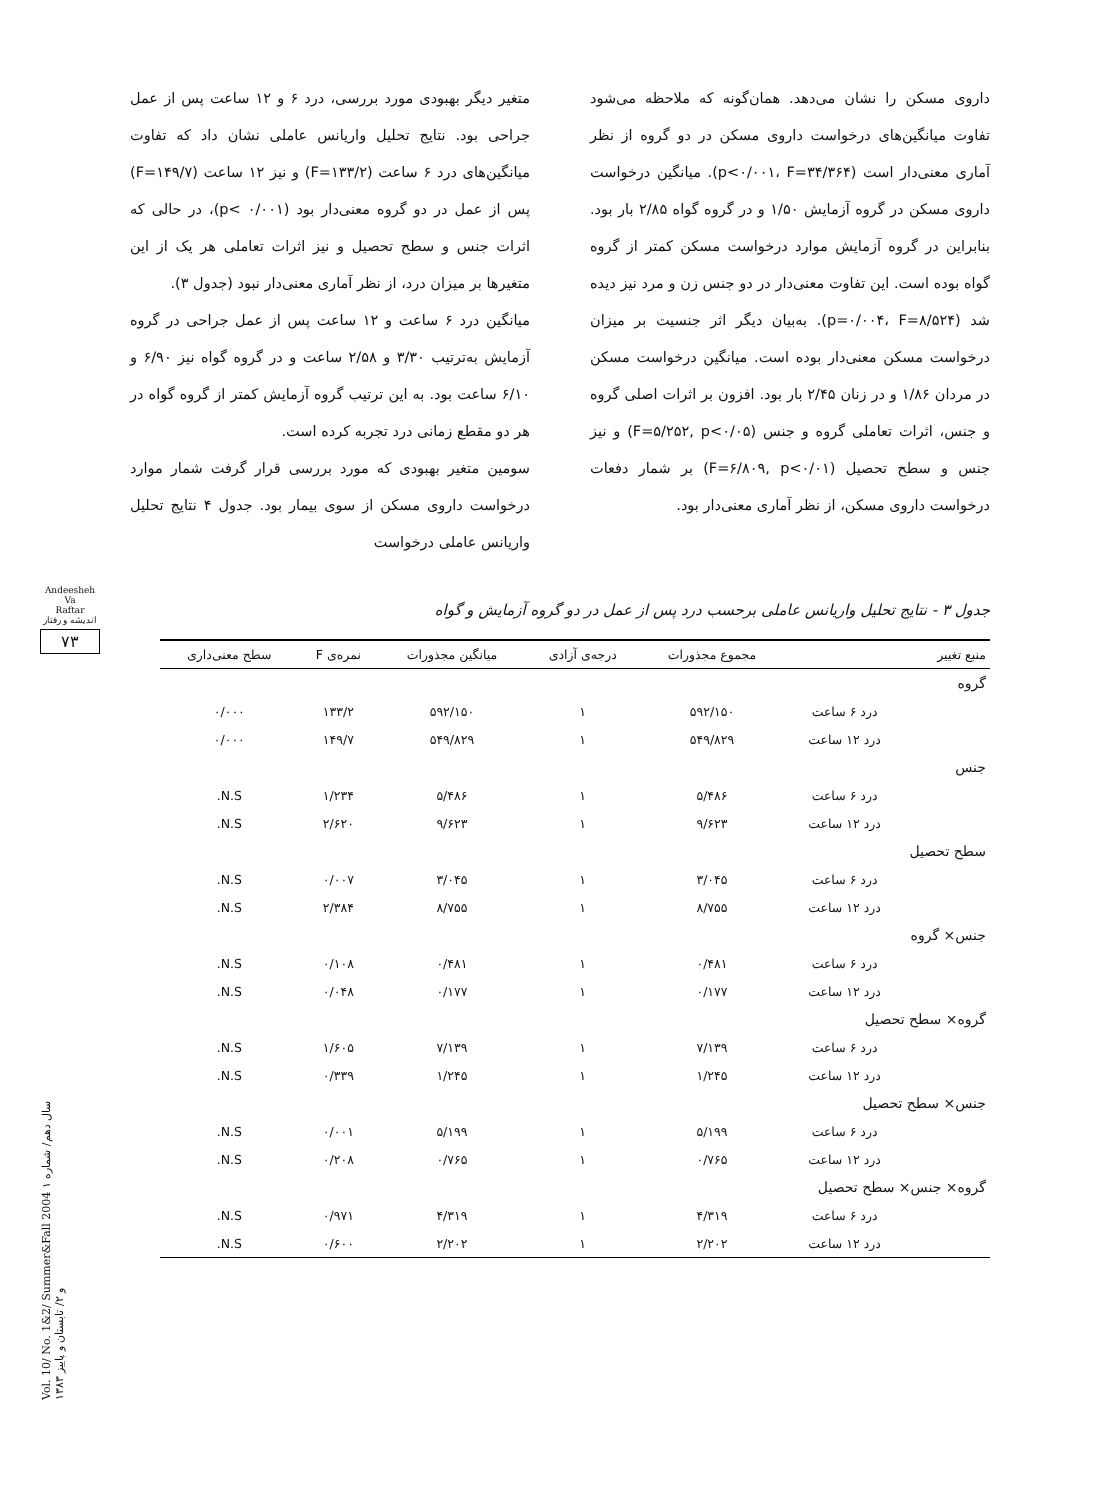متغیر دیگر بهبودی مورد بررسی، درد ۶ و ۱۲ ساعت پس از عمل جراحی بود. نتایج تحلیل واریانس عاملی نشان داد که تفاوت میانگین‌های درد ۶ ساعت (F=۱۳۳/۲) و نیز ۱۲ ساعت (F=۱۴۹/۷) پس از عمل در دو گروه معنی‌دار بود (p< ۰/۰۰۱)، در حالی که اثرات جنس و سطح تحصیل و نیز اثرات تعاملی هر یک از این متغیرها بر میزان درد، از نظر آماری معنی‌دار نبود (جدول ۳).
میانگین درد ۶ ساعت و ۱۲ ساعت پس از عمل جراحی در گروه آزمایش به‌ترتیب ۳/۳۰ و ۲/۵۸ ساعت و در گروه گواه نیز ۶/۹۰ و ۶/۱۰ ساعت بود. به این ترتیب گروه آزمایش کمتر از گروه گواه در هر دو مقطع زمانی درد تجربه کرده است.
سومین متغیر بهبودی که مورد بررسی قرار گرفت شمار موارد درخواست داروی مسکن از سوی بیمار بود. جدول ۴ نتایج تحلیل واریانس عاملی درخواست
داروی مسکن را نشان می‌دهد. همان‌گونه که ملاحظه می‌شود تفاوت میانگین‌های درخواست داروی مسکن در دو گروه از نظر آماری معنی‌دار است (p<۰/۰۰۱، F=۳۴/۳۶۴). میانگین درخواست داروی مسکن در گروه آزمایش ۱/۵۰ و در گروه گواه ۲/۸۵ بار بود. بنابراین در گروه آزمایش موارد درخواست مسکن کمتر از گروه گواه بوده است. این تفاوت معنی‌دار در دو جنس زن و مرد نیز دیده شد (p=۰/۰۰۴، F=۸/۵۲۴). به‌بیان دیگر اثر جنسیت بر میزان درخواست مسکن معنی‌دار بوده است. میانگین درخواست مسکن در مردان ۱/۸۶ و در زنان ۲/۴۵ بار بود. افزون بر اثرات اصلی گروه و جنس، اثرات تعاملی گروه و جنس (F=۵/۲۵۲, p<۰/۰۵) و نیز جنس و سطح تحصیل (F=۶/۸۰۹, p<۰/۰۱) بر شمار دفعات درخواست داروی مسکن، از نظر آماری معنی‌دار بود.
جدول ۳ - نتایج تحلیل واریانس عاملی برحسب درد پس از عمل در دو گروه آزمایش و گواه
| منبع تغییر | | مجموع مجذورات | درجه‌ی آزادی | میانگین مجذورات | نمره‌ی F | سطح معنی‌داری |
| --- | --- | --- | --- | --- | --- | --- |
| گروه | | | | | | |
| | درد ۶ ساعت | ۵۹۲/۱۵۰ | ۱ | ۵۹۲/۱۵۰ | ۱۳۳/۲ | ۰/۰۰۰ |
| | درد ۱۲ ساعت | ۵۴۹/۸۲۹ | ۱ | ۵۴۹/۸۲۹ | ۱۴۹/۷ | ۰/۰۰۰ |
| جنس | | | | | | |
| | درد ۶ ساعت | ۵/۴۸۶ | ۱ | ۵/۴۸۶ | ۱/۲۳۴ | N.S. |
| | درد ۱۲ ساعت | ۹/۶۲۳ | ۱ | ۹/۶۲۳ | ۲/۶۲۰ | N.S. |
| سطح تحصیل | | | | | | |
| | درد ۶ ساعت | ۳/۰۴۵ | ۱ | ۳/۰۴۵ | ۰/۰۰۷ | N.S. |
| | درد ۱۲ ساعت | ۸/۷۵۵ | ۱ | ۸/۷۵۵ | ۲/۳۸۴ | N.S. |
| جنس× گروه | | | | | | |
| | درد ۶ ساعت | ۰/۴۸۱ | ۱ | ۰/۴۸۱ | ۰/۱۰۸ | N.S. |
| | درد ۱۲ ساعت | ۰/۱۷۷ | ۱ | ۰/۱۷۷ | ۰/۰۴۸ | N.S. |
| گروه× سطح تحصیل | | | | | | |
| | درد ۶ ساعت | ۷/۱۳۹ | ۱ | ۷/۱۳۹ | ۱/۶۰۵ | N.S. |
| | درد ۱۲ ساعت | ۱/۲۴۵ | ۱ | ۱/۲۴۵ | ۰/۳۳۹ | N.S. |
| جنس× سطح تحصیل | | | | | | |
| | درد ۶ ساعت | ۵/۱۹۹ | ۱ | ۵/۱۹۹ | ۰/۰۰۱ | N.S. |
| | درد ۱۲ ساعت | ۰/۷۶۵ | ۱ | ۰/۷۶۵ | ۰/۲۰۸ | N.S. |
| گروه× جنس× سطح تحصیل | | | | | | |
| | درد ۶ ساعت | ۴/۳۱۹ | ۱ | ۴/۳۱۹ | ۰/۹۷۱ | N.S. |
| | درد ۱۲ ساعت | ۲/۲۰۲ | ۱ | ۲/۲۰۲ | ۰/۶۰۰ | N.S. |
Andeesheh
Va
Raftar
اندیشه و رفتار
۷۳
Vol. 10/ No. 1&2/ Summer&Fall 2004 سال دهم/ شماره ۱ و ۲/ تابستان و پاییز ۱۳۸۳